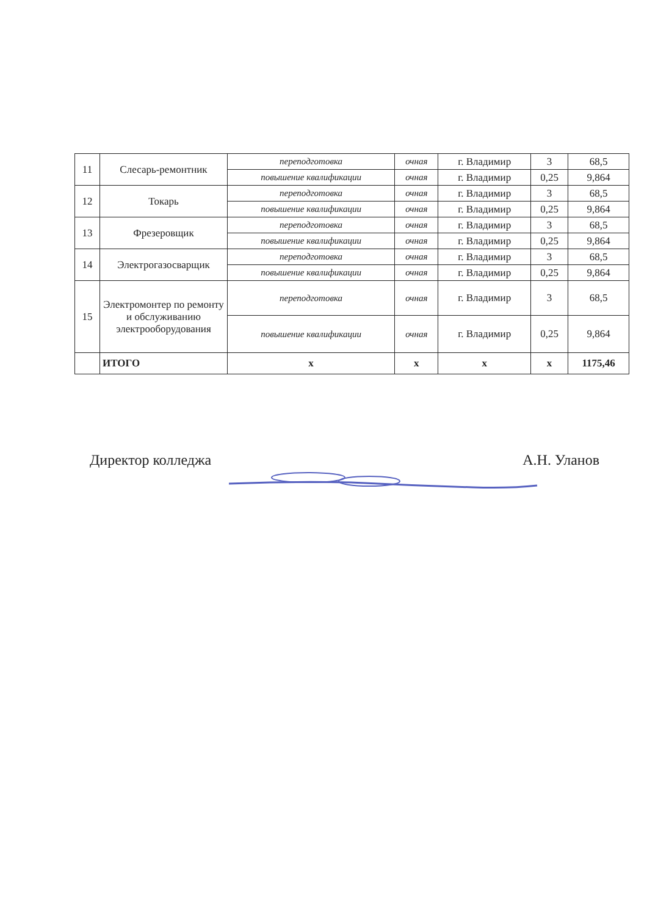| 11 | Слесарь-ремонтник | переподготовка | очная | г. Владимир | 3 | 68,5 |
| | | повышение квалификации | очная | г. Владимир | 0,25 | 9,864 |
| 12 | Токарь | переподготовка | очная | г. Владимир | 3 | 68,5 |
| | | повышение квалификации | очная | г. Владимир | 0,25 | 9,864 |
| 13 | Фрезеровщик | переподготовка | очная | г. Владимир | 3 | 68,5 |
| | | повышение квалификации | очная | г. Владимир | 0,25 | 9,864 |
| 14 | Электрогазосварщик | переподготовка | очная | г. Владимир | 3 | 68,5 |
| | | повышение квалификации | очная | г. Владимир | 0,25 | 9,864 |
| 15 | Электромонтер по ремонту и обслуживанию электрооборудования | переподготовка | очная | г. Владимир | 3 | 68,5 |
| | | повышение квалификации | очная | г. Владимир | 0,25 | 9,864 |
| | ИТОГО | х | х | х | х | 1175,46 |
Директор колледжа А.Н. Уланов